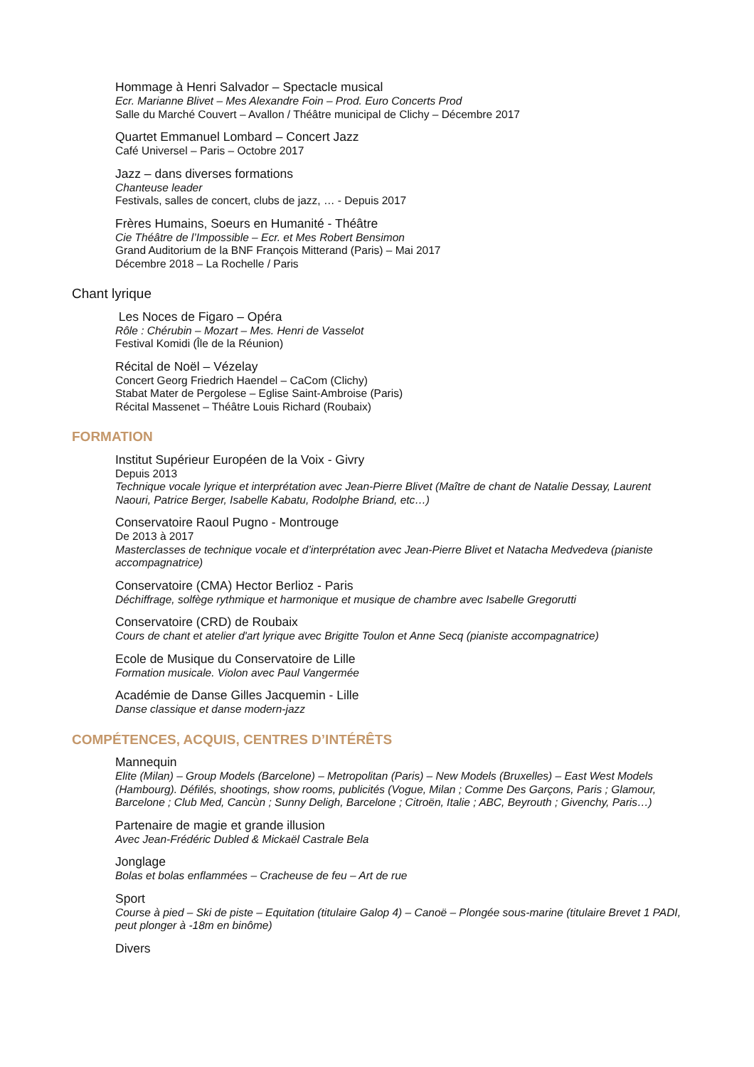Hommage à Henri Salvador – Spectacle musical
Ecr. Marianne Blivet – Mes Alexandre Foin – Prod. Euro Concerts Prod
Salle du Marché Couvert – Avallon / Théâtre municipal de Clichy – Décembre 2017
Quartet Emmanuel Lombard – Concert Jazz
Café Universel – Paris – Octobre 2017
Jazz – dans diverses formations
Chanteuse leader
Festivals, salles de concert, clubs de jazz, … - Depuis 2017
Frères Humains, Soeurs en Humanité - Théâtre
Cie Théâtre de l’Impossible – Ecr. et Mes Robert Bensimon
Grand Auditorium de la BNF François Mitterand (Paris) – Mai 2017
Décembre 2018 – La Rochelle / Paris
Chant lyrique
Les Noces de Figaro – Opéra
Rôle : Chérubin – Mozart – Mes. Henri de Vasselot
Festival Komidi (Île de la Réunion)
Récital de Noël – Vézelay
Concert Georg Friedrich Haendel – CaCom (Clichy)
Stabat Mater de Pergolese – Eglise Saint-Ambroise (Paris)
Récital Massenet – Théâtre Louis Richard (Roubaix)
FORMATION
Institut Supérieur Européen de la Voix - Givry
Depuis 2013
Technique vocale lyrique et interprétation avec Jean-Pierre Blivet (Maître de chant de Natalie Dessay, Laurent Naouri, Patrice Berger, Isabelle Kabatu, Rodolphe Briand, etc…)
Conservatoire Raoul Pugno - Montrouge
De 2013 à 2017
Masterclasses de technique vocale et d’interprétation avec Jean-Pierre Blivet et Natacha Medvedeva (pianiste accompagnatrice)
Conservatoire (CMA) Hector Berlioz - Paris
Déchiffrage, solfège rythmique et harmonique et musique de chambre avec Isabelle Gregorutti
Conservatoire (CRD) de Roubaix
Cours de chant et atelier d'art lyrique avec Brigitte Toulon et Anne Secq (pianiste accompagnatrice)
Ecole de Musique du Conservatoire de Lille
Formation musicale. Violon avec Paul Vangermée
Académie de Danse Gilles Jacquemin - Lille
Danse classique et danse modern-jazz
COMPÉTENCES, ACQUIS, CENTRES D’INTÉRÊTS
Mannequin
Elite (Milan) – Group Models (Barcelone) – Metropolitan (Paris) – New Models (Bruxelles) – East West Models (Hambourg). Défilés, shootings, show rooms, publicités (Vogue, Milan ; Comme Des Garçons, Paris ; Glamour, Barcelone ; Club Med, Cancùn ; Sunny Deligh, Barcelone ; Citroën, Italie ; ABC, Beyrouth ; Givenchy, Paris…)
Partenaire de magie et grande illusion
Avec Jean-Frédéric Dubled & Mickaël Castrale Bela
Jonglage
Bolas et bolas enflammées – Cracheuse de feu – Art de rue
Sport
Course à pied – Ski de piste – Equitation (titulaire Galop 4) – Canoë – Plongée sous-marine (titulaire Brevet 1 PADI, peut plonger à -18m en binôme)
Divers